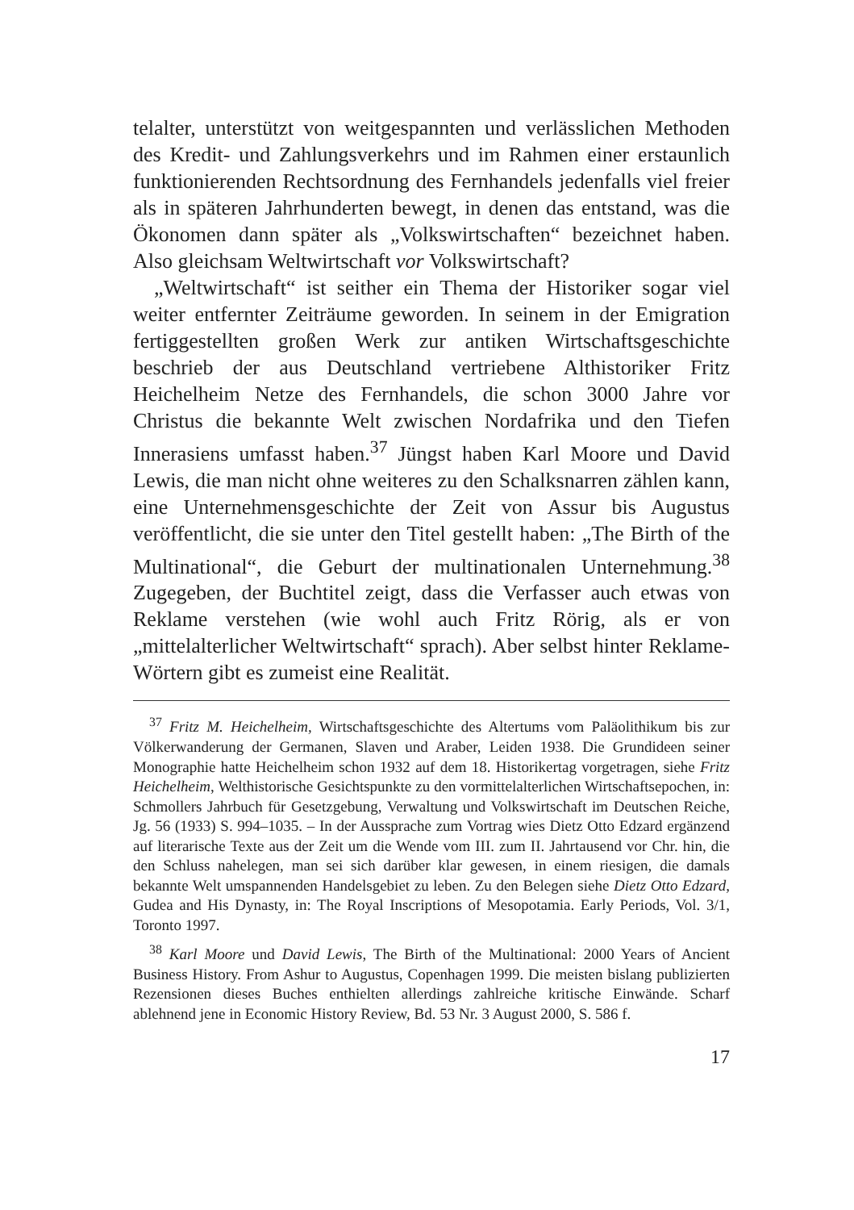telalter, unterstützt von weitgespannten und verlässlichen Methoden des Kredit- und Zahlungsverkehrs und im Rahmen einer erstaunlich funktionierenden Rechtsordnung des Fernhandels jedenfalls viel freier als in späteren Jahrhunderten bewegt, in denen das entstand, was die Ökonomen dann später als „Volkswirtschaften“ bezeichnet haben. Also gleichsam Weltwirtschaft vor Volkswirtschaft?
„Weltwirtschaft“ ist seither ein Thema der Historiker sogar viel weiter entfernter Zeiträume geworden. In seinem in der Emigration fertiggestellten großen Werk zur antiken Wirtschaftsgeschichte beschrieb der aus Deutschland vertriebene Althistoriker Fritz Heichelheim Netze des Fernhandels, die schon 3000 Jahre vor Christus die bekannte Welt zwischen Nordafrika und den Tiefen Innerasiens umfasst haben.<sup>37</sup> Jüngst haben Karl Moore und David Lewis, die man nicht ohne weiteres zu den Schalksnarren zählen kann, eine Unternehmensgeschichte der Zeit von Assur bis Augustus veröffentlicht, die sie unter den Titel gestellt haben: „The Birth of the Multinational“, die Geburt der multinationalen Unternehmung.<sup>38</sup> Zugegeben, der Buchtitel zeigt, dass die Verfasser auch etwas von Reklame verstehen (wie wohl auch Fritz Rörig, als er von „mittelalterlicher Weltwirtschaft“ sprach). Aber selbst hinter Reklame-Wörtern gibt es zumeist eine Realität.
<sup>37</sup> Fritz M. Heichelheim, Wirtschaftsgeschichte des Altertums vom Paläolithikum bis zur Völkerwanderung der Germanen, Slaven und Araber, Leiden 1938. Die Grundideen seiner Monographie hatte Heichelheim schon 1932 auf dem 18. Historikertag vorgetragen, siehe Fritz Heichelheim, Welthistorische Gesichtspunkte zu den vormittelalterlichen Wirtschaftsepochen, in: Schmollers Jahrbuch für Gesetzgebung, Verwaltung und Volkswirtschaft im Deutschen Reiche, Jg. 56 (1933) S. 994–1035. – In der Aussprache zum Vortrag wies Dietz Otto Edzard ergänzend auf literarische Texte aus der Zeit um die Wende vom III. zum II. Jahrtausend vor Chr. hin, die den Schluss nahelegen, man sei sich darüber klar gewesen, in einem riesigen, die damals bekannte Welt umspannenden Handelsgebiet zu leben. Zu den Belegen siehe Dietz Otto Edzard, Gudea and His Dynasty, in: The Royal Inscriptions of Mesopotamia. Early Periods, Vol. 3/1, Toronto 1997.
<sup>38</sup> Karl Moore und David Lewis, The Birth of the Multinational: 2000 Years of Ancient Business History. From Ashur to Augustus, Copenhagen 1999. Die meisten bislang publizierten Rezensionen dieses Buches enthielten allerdings zahlreiche kritische Einwände. Scharf ablehnend jene in Economic History Review, Bd. 53 Nr. 3 August 2000, S. 586 f.
17